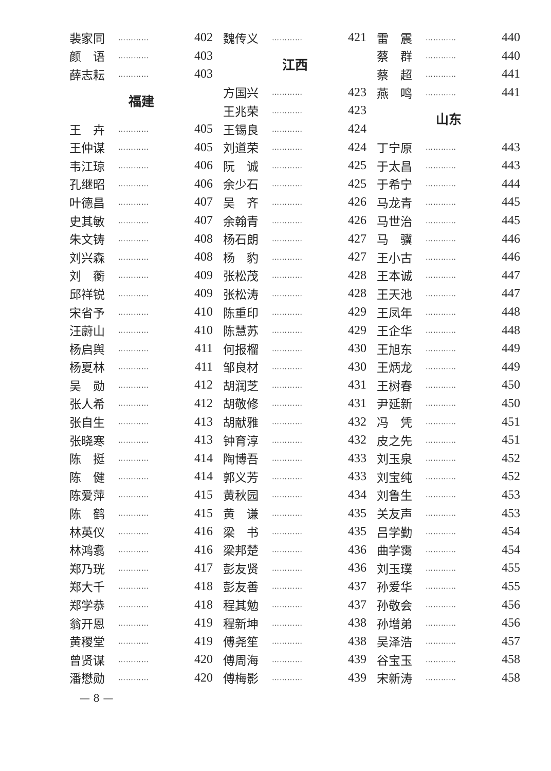裴家同 ………… 402
颜　语 ………… 403
薛志耘 ………… 403
福建
王　卉 ………… 405
王仲谋 ………… 405
韦江琼 ………… 406
孔继昭 ………… 406
叶德昌 ………… 407
史其敏 ………… 407
朱文铸 ………… 408
刘兴森 ………… 408
刘　蘅 ………… 409
邱祥锐 ………… 409
宋省予 ………… 410
汪蔚山 ………… 410
杨启舆 ………… 411
杨夏林 ………… 411
吴　勋 ………… 412
张人希 ………… 412
张自生 ………… 413
张晓寒 ………… 413
陈　挺 ………… 414
陈　健 ………… 414
陈爱萍 ………… 415
陈　鹤 ………… 415
林英仪 ………… 416
林鸿翥 ………… 416
郑乃珖 ………… 417
郑大千 ………… 418
郑学恭 ………… 418
翁开恩 ………… 419
黄稷堂 ………… 419
曾贤谋 ………… 420
潘懋勋 ………… 420
魏传义 ………… 421
江西
方国兴 ………… 423
王兆荣 ………… 423
王锡良 ………… 424
刘道荣 ………… 424
阮　诚 ………… 425
余少石 ………… 425
吴　齐 ………… 426
余翰青 ………… 426
杨石朗 ………… 427
杨　豹 ………… 427
张松茂 ………… 428
张松涛 ………… 428
陈重印 ………… 429
陈慧苏 ………… 429
何报榴 ………… 430
邹良材 ………… 430
胡润芝 ………… 431
胡敬修 ………… 431
胡献雅 ………… 432
钟育淳 ………… 432
陶博吾 ………… 433
郭义芳 ………… 433
黄秋园 ………… 434
黄　谦 ………… 435
梁　书 ………… 435
梁邦楚 ………… 436
彭友贤 ………… 436
彭友善 ………… 437
程其勉 ………… 437
程新坤 ………… 438
傅尧笙 ………… 438
傅周海 ………… 439
傅梅影 ………… 439
雷　震 ………… 440
蔡　群 ………… 440
蔡　超 ………… 441
燕　鸣 ………… 441
山东
丁宁原 ………… 443
于太昌 ………… 443
于希宁 ………… 444
马龙青 ………… 445
马世治 ………… 445
马　骥 ………… 446
王小古 ………… 446
王本诚 ………… 447
王天池 ………… 447
王凤年 ………… 448
王企华 ………… 448
王旭东 ………… 449
王炳龙 ………… 449
王树春 ………… 450
尹延新 ………… 450
冯　凭 ………… 451
皮之先 ………… 451
刘玉泉 ………… 452
刘宝纯 ………… 452
刘鲁生 ………… 453
关友声 ………… 453
吕学勤 ………… 454
曲学霭 ………… 454
刘玉璞 ………… 455
孙爱华 ………… 455
孙敬会 ………… 456
孙增弟 ………… 456
吴泽浩 ………… 457
谷宝玉 ………… 458
宋新涛 ………… 458
— 8 —